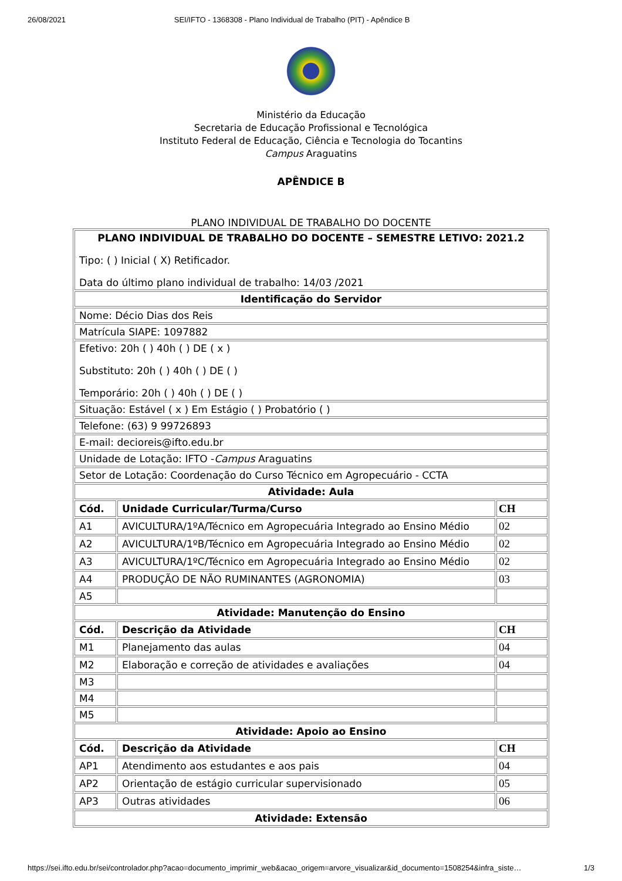26/08/2021 SEI/IFTO - 1368308 - Plano Individual de Trabalho (PIT) - Apêndice B
Ministério da Educação
Secretaria de Educação Profissional e Tecnológica
Instituto Federal de Educação, Ciência e Tecnologia do Tocantins
Campus Araguatins
APÊNDICE B
PLANO INDIVIDUAL DE TRABALHO DO DOCENTE
| PLANO INDIVIDUAL DE TRABALHO DO DOCENTE – SEMESTRE LETIVO: 2021.2 Tipo: ( ) Inicial ( X) Retificador. Data do último plano individual de trabalho: 14/03 /2021 | | |
| Identificação do Servidor | | |
| Nome: Décio Dias dos Reis | | |
| Matrícula SIAPE: 1097882 | | |
| Efetivo: 20h ( ) 40h ( ) DE ( x ) Substituto: 20h ( ) 40h ( ) DE ( ) Temporário: 20h ( ) 40h ( ) DE ( ) | | |
| Situação: Estável ( x ) Em Estágio ( ) Probatório ( ) | | |
| Telefone: (63) 9 99726893 | | |
| E-mail: decioreis@ifto.edu.br | | |
| Unidade de Lotação: IFTO - Campus Araguatins | | |
| Setor de Lotação: Coordenação do Curso Técnico em Agropecuário - CCTA | | |
| Atividade: Aula | | |
| Cód. | Unidade Curricular/Turma/Curso | CH |
| A1 | AVICULTURA/1ºA/Técnico em Agropecuária Integrado ao Ensino Médio | 02 |
| A2 | AVICULTURA/1ºB/Técnico em Agropecuária Integrado ao Ensino Médio | 02 |
| A3 | AVICULTURA/1ºC/Técnico em Agropecuária Integrado ao Ensino Médio | 02 |
| A4 | PRODUÇÃO DE NÃO RUMINANTES (AGRONOMIA) | 03 |
| A5 | | |
| Atividade: Manutenção do Ensino | | |
| Cód. | Descrição da Atividade | CH |
| M1 | Planejamento das aulas | 04 |
| M2 | Elaboração e correção de atividades e avaliações | 04 |
| M3 | | |
| M4 | | |
| M5 | | |
| Atividade: Apoio ao Ensino | | |
| Cód. | Descrição da Atividade | CH |
| AP1 | Atendimento aos estudantes e aos pais | 04 |
| AP2 | Orientação de estágio curricular supervisionado | 05 |
| AP3 | Outras atividades | 06 |
| Atividade: Extensão | | |
https://sei.ifto.edu.br/sei/controlador.php?acao=documento_imprimir_web&acao_origem=arvore_visualizar&id_documento=1508254&infra_siste… 1/3